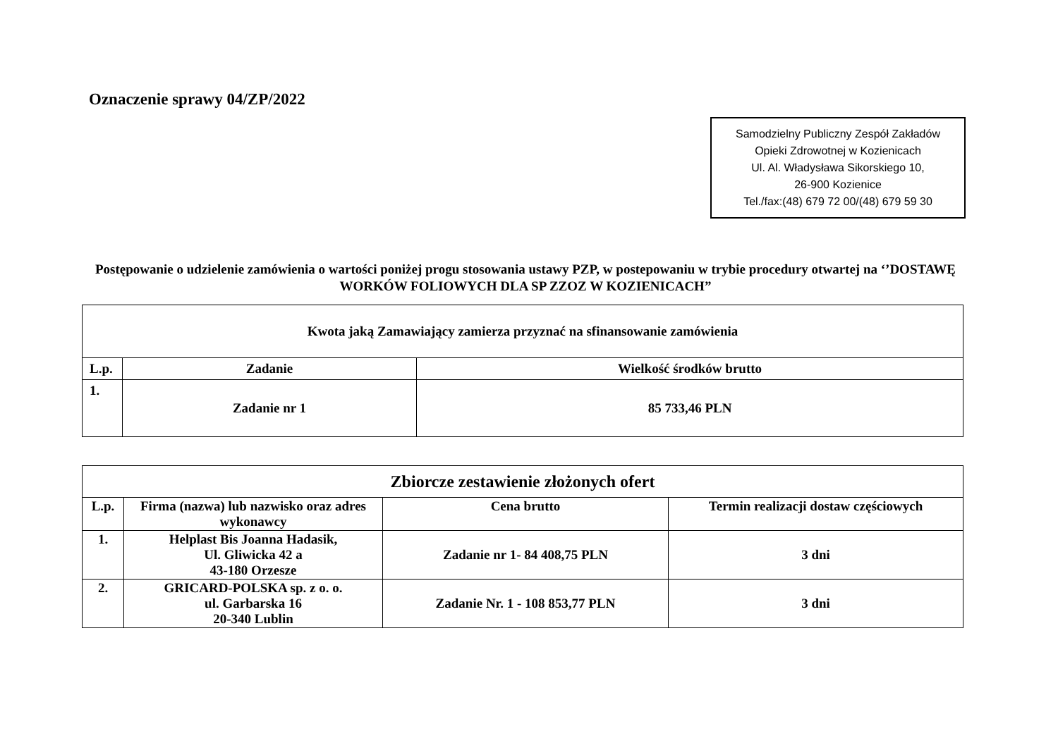Oznaczenie sprawy 04/ZP/2022
Samodzielny Publiczny Zespół Zakładów
Opieki Zdrowotnej w Kozienicach
Ul. Al. Władysława Sikorskiego 10,
26-900 Kozienice
Tel./fax:(48) 679 72 00/(48) 679 59 30
Postępowanie o udzielenie zamówienia o wartości poniżej progu stosowania ustawy PZP, w postepowaniu w trybie procedury otwartej na ‘’DOSTAWĘ WORKÓW FOLIOWYCH DLA SP ZZOZ W KOZIENICACH”
| Kwota jaką Zamawiający zamierza przyznać na sfinansowanie zamówienia | | |
| --- | --- | --- |
| L.p. | Zadanie | Wielkość środków brutto |
| 1. | Zadanie nr 1 | 85 733,46 PLN |
| Zbiorcze zestawienie złożonych ofert | | | |
| --- | --- | --- | --- |
| L.p. | Firma (nazwa) lub nazwisko oraz adres wykonawcy | Cena brutto | Termin realizacji dostaw częściowych |
| 1. | Helplast Bis Joanna Hadasik, Ul. Gliwicka 42 a 43-180 Orzesze | Zadanie nr 1- 84 408,75 PLN | 3 dni |
| 2. | GRICARD-POLSKA sp. z o. o. ul. Garbarska 16 20-340 Lublin | Zadanie Nr. 1 - 108 853,77 PLN | 3 dni |